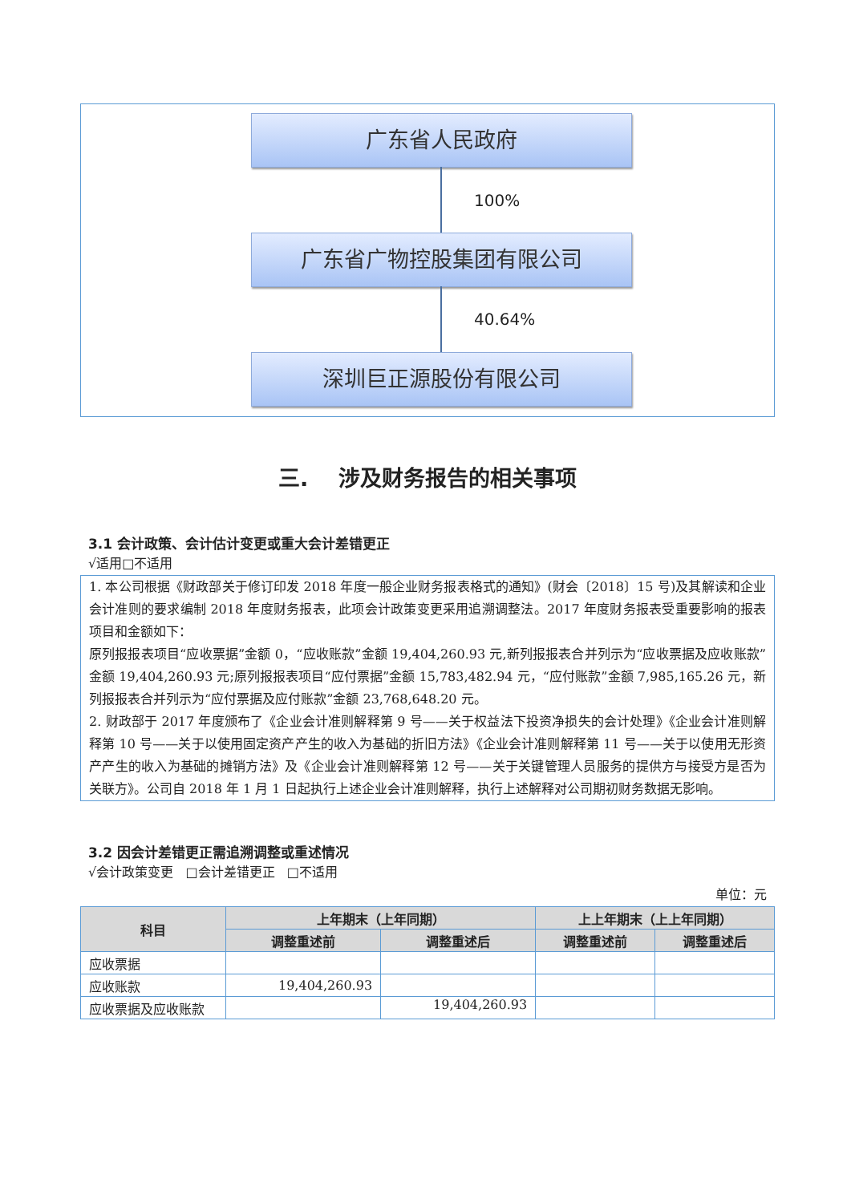广东省人民政府
100%
广东省广物控股集团有限公司
40.64%
深圳巨正源股份有限公司
三. 涉及财务报告的相关事项
3.1 会计政策、会计估计变更或重大会计差错更正
√适用□不适用
1. 本公司根据《财政部关于修订印发 2018 年度一般企业财务报表格式的通知》(财会〔2018〕15 号)及其解读和企业会计准则的要求编制 2018 年度财务报表，此项会计政策变更采用追溯调整法。2017 年度财务报表受重要影响的报表项目和金额如下：
原列报报表项目“应收票据”金额 0，“应收账款”金额 19,404,260.93 元,新列报报表合并列示为“应收票据及应收账款”金额 19,404,260.93 元;原列报报表项目“应付票据”金额 15,783,482.94 元，“应付账款”金额 7,985,165.26 元，新列报报表合并列示为“应付票据及应付账款”金额 23,768,648.20 元。
2. 财政部于 2017 年度颁布了《企业会计准则解释第 9 号——关于权益法下投资净损失的会计处理》《企业会计准则解释第 10 号——关于以使用固定资产产生的收入为基础的折旧方法》《企业会计准则解释第 11 号——关于以使用无形资产产生的收入为基础的摊销方法》及《企业会计准则解释第 12 号——关于关键管理人员服务的提供方与接受方是否为关联方》。公司自 2018 年 1 月 1 日起执行上述企业会计准则解释，执行上述解释对公司期初财务数据无影响。
3.2 因会计差错更正需追溯调整或重述情况
√会计政策变更 □会计差错更正 □不适用
单位：元
| 科目 | 上年期末（上年同期） | | 上上年期末（上上年同期） | |
| --- | --- | --- | --- | --- |
| | 调整重述前 | 调整重述后 | 调整重述前 | 调整重述后 |
| 应收票据 | | | | |
| 应收账款 | 19,404,260.93 | | | |
| 应收票据及应收账款 | | 19,404,260.93 | | |